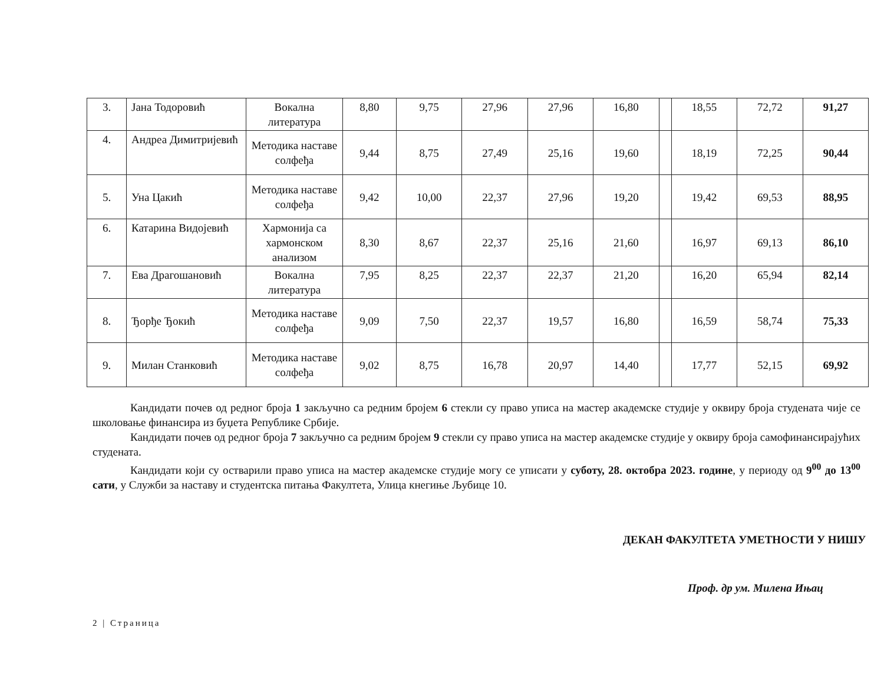| 3. | Јана Тодоровић | Вокална литература | 8,80 | 9,75 | 27,96 | 27,96 | 16,80 | | 18,55 | 72,72 | 91,27 |
| 4. | Андреа Димитријевић | Методика наставе солфеђа | 9,44 | 8,75 | 27,49 | 25,16 | 19,60 | | 18,19 | 72,25 | 90,44 |
| 5. | Уна Цакић | Методика наставе солфеђа | 9,42 | 10,00 | 22,37 | 27,96 | 19,20 | | 19,42 | 69,53 | 88,95 |
| 6. | Катарина Видојевић | Хармонија са хармонском анализом | 8,30 | 8,67 | 22,37 | 25,16 | 21,60 | | 16,97 | 69,13 | 86,10 |
| 7. | Ева Драгошановић | Вокална литература | 7,95 | 8,25 | 22,37 | 22,37 | 21,20 | | 16,20 | 65,94 | 82,14 |
| 8. | Ђорђе Ђокић | Методика наставе солфеђа | 9,09 | 7,50 | 22,37 | 19,57 | 16,80 | | 16,59 | 58,74 | 75,33 |
| 9. | Милан Станковић | Методика наставе солфеђа | 9,02 | 8,75 | 16,78 | 20,97 | 14,40 | | 17,77 | 52,15 | 69,92 |
Кандидати почев од редног броја 1 закључно са редним бројем 6 стекли су право уписа на мастер академске студије у оквиру броја студената чије се школовање финансира из буџета Републике Србије.
Кандидати почев од редног броја 7 закључно са редним бројем 9 стекли су право уписа на мастер академске студије у оквиру броја самофинансирајућих студената.
Кандидати који су остварили право уписа на мастер академске студије могу се уписати у суботу, 28. октобра 2023. године, у периоду од 9<sup>00</sup> до 13<sup>00</sup> сати, у Служби за наставу и студентска питања Факултета, Улица кнегиње Љубице 10.
ДЕКАН ФАКУЛТЕТА УМЕТНОСТИ У НИШУ
Проф. др ум. Милена Ињац
2 | Страница